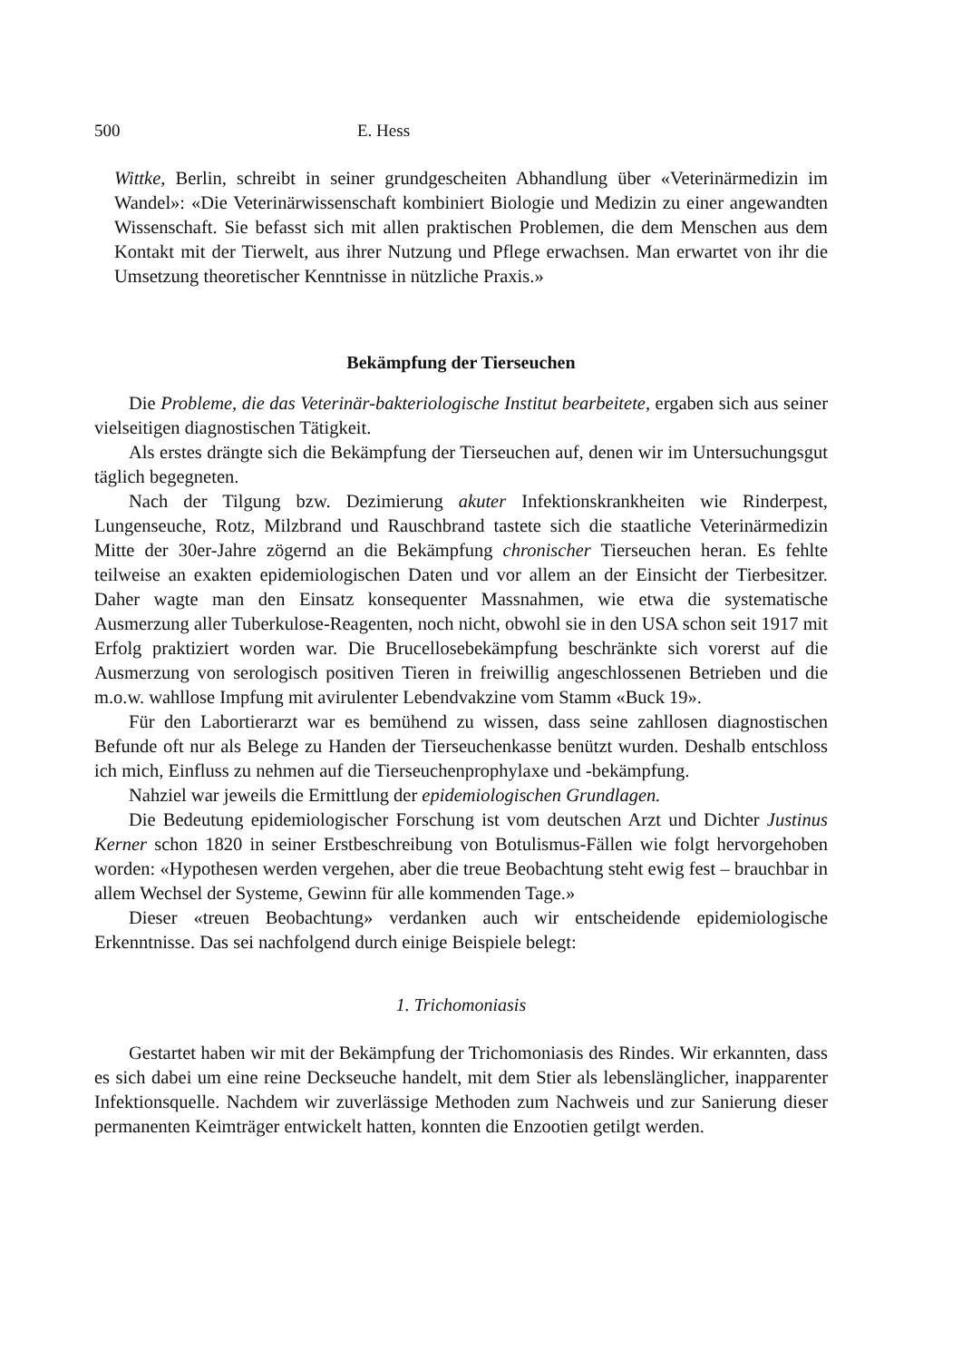500 E. Hess
Wittke, Berlin, schreibt in seiner grundgescheiten Abhandlung über «Veterinärmedizin im Wandel»: «Die Veterinärwissenschaft kombiniert Biologie und Medizin zu einer angewandten Wissenschaft. Sie befasst sich mit allen praktischen Problemen, die dem Menschen aus dem Kontakt mit der Tierwelt, aus ihrer Nutzung und Pflege erwachsen. Man erwartet von ihr die Umsetzung theoretischer Kenntnisse in nützliche Praxis.»
Bekämpfung der Tierseuchen
Die Probleme, die das Veterinär-bakteriologische Institut bearbeitete, ergaben sich aus seiner vielseitigen diagnostischen Tätigkeit.
Als erstes drängte sich die Bekämpfung der Tierseuchen auf, denen wir im Untersuchungsgut täglich begegneten.
Nach der Tilgung bzw. Dezimierung akuter Infektionskrankheiten wie Rinderpest, Lungenseuche, Rotz, Milzbrand und Rauschbrand tastete sich die staatliche Veterinärmedizin Mitte der 30er-Jahre zögernd an die Bekämpfung chronischer Tierseuchen heran. Es fehlte teilweise an exakten epidemiologischen Daten und vor allem an der Einsicht der Tierbesitzer. Daher wagte man den Einsatz konsequenter Massnahmen, wie etwa die systematische Ausmerzung aller Tuberkulose-Reagenten, noch nicht, obwohl sie in den USA schon seit 1917 mit Erfolg praktiziert worden war. Die Brucellosebekämpfung beschränkte sich vorerst auf die Ausmerzung von serologisch positiven Tieren in freiwillig angeschlossenen Betrieben und die m.o.w. wahllose Impfung mit avirulenter Lebendvakzine vom Stamm «Buck 19».
Für den Labortierarzt war es bemühend zu wissen, dass seine zahllosen diagnostischen Befunde oft nur als Belege zu Handen der Tierseuchenkasse benützt wurden. Deshalb entschloss ich mich, Einfluss zu nehmen auf die Tierseuchenprophylaxe und -bekämpfung.
Nahziel war jeweils die Ermittlung der epidemiologischen Grundlagen.
Die Bedeutung epidemiologischer Forschung ist vom deutschen Arzt und Dichter Justinus Kerner schon 1820 in seiner Erstbeschreibung von Botulismus-Fällen wie folgt hervorgehoben worden: «Hypothesen werden vergehen, aber die treue Beobachtung steht ewig fest – brauchbar in allem Wechsel der Systeme, Gewinn für alle kommenden Tage.»
Dieser «treuen Beobachtung» verdanken auch wir entscheidende epidemiologische Erkenntnisse. Das sei nachfolgend durch einige Beispiele belegt:
1. Trichomoniasis
Gestartet haben wir mit der Bekämpfung der Trichomoniasis des Rindes. Wir erkannten, dass es sich dabei um eine reine Deckseuche handelt, mit dem Stier als lebenslänglicher, inapparenter Infektionsquelle. Nachdem wir zuverlässige Methoden zum Nachweis und zur Sanierung dieser permanenten Keimträger entwickelt hatten, konnten die Enzootien getilgt werden.